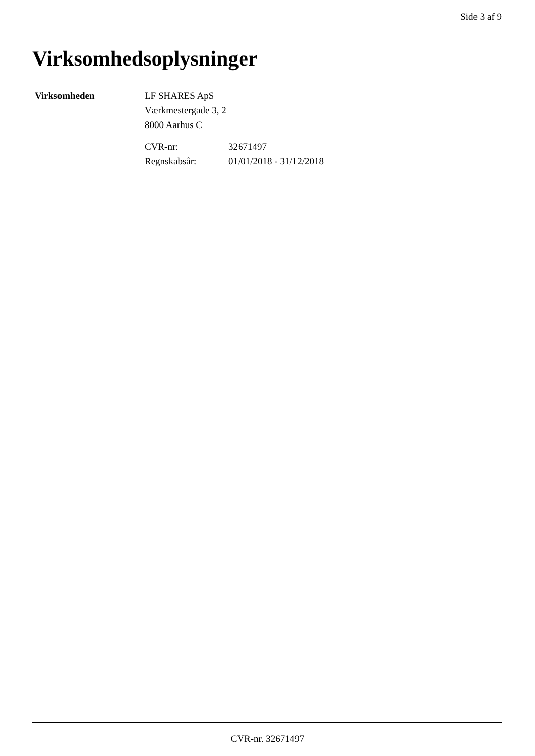Side 3 af 9
Virksomhedsoplysninger
Virksomheden LF SHARES ApS
Værkmestergade 3, 2
8000 Aarhus C
CVR-nr:
32671497
Regnskabsår:
01/01/2018 - 31/12/2018
CVR-nr. 32671497